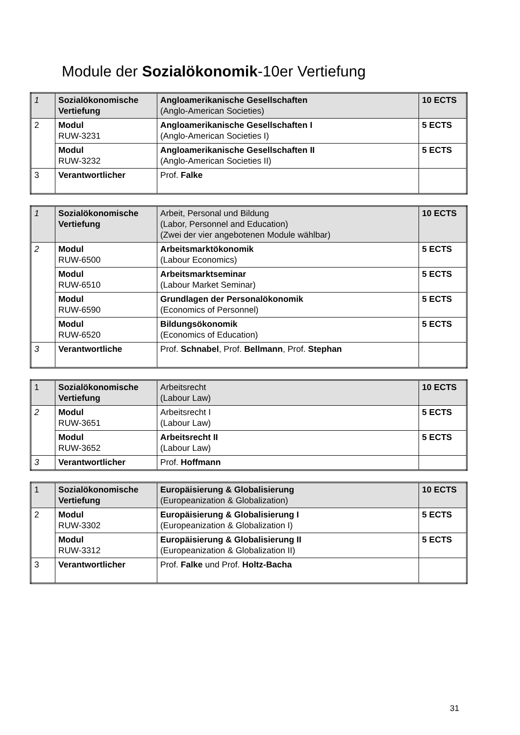Module der Sozialökonomik-10er Vertiefung
| 1 | Sozialökonomische Vertiefung | Angloamerikanische Gesellschaften (Anglo-American Societies) | 10 ECTS |
| 2 | Modul RUW-3231 | Angloamerikanische Gesellschaften I (Anglo-American Societies I) | 5 ECTS |
| | Modul RUW-3232 | Angloamerikanische Gesellschaften II (Anglo-American Societies II) | 5 ECTS |
| 3 | Verantwortlicher | Prof. Falke | |
| 1 | Sozialökonomische Vertiefung | Arbeit, Personal und Bildung (Labor, Personnel and Education) (Zwei der vier angebotenen Module wählbar) | 10 ECTS |
| 2 | Modul RUW-6500 | Arbeitsmarktökonomik (Labour Economics) | 5 ECTS |
| | Modul RUW-6510 | Arbeitsmarktseminar (Labour Market Seminar) | 5 ECTS |
| | Modul RUW-6590 | Grundlagen der Personalökonomik (Economics of Personnel) | 5 ECTS |
| | Modul RUW-6520 | Bildungsökonomik (Economics of Education) | 5 ECTS |
| 3 | Verantwortliche | Prof. Schnabel , Prof. Bellmann , Prof. Stephan | |
| 1 | Sozialökonomische Vertiefung | Arbeitsrecht (Labour Law) | 10 ECTS |
| 2 | Modul RUW-3651 | Arbeitsrecht I (Labour Law) | 5 ECTS |
| | Modul RUW-3652 | Arbeitsrecht II (Labour Law) | 5 ECTS |
| 3 | Verantwortlicher | Prof. Hoffmann | |
| 1 | Sozialökonomische Vertiefung | Europäisierung & Globalisierung (Europeanization & Globalization) | 10 ECTS |
| 2 | Modul RUW-3302 | Europäisierung & Globalisierung I (Europeanization & Globalization I) | 5 ECTS |
| | Modul RUW-3312 | Europäisierung & Globalisierung II (Europeanization & Globalization II) | 5 ECTS |
| 3 | Verantwortlicher | Prof. Falke und Prof. Holtz-Bacha | |
31